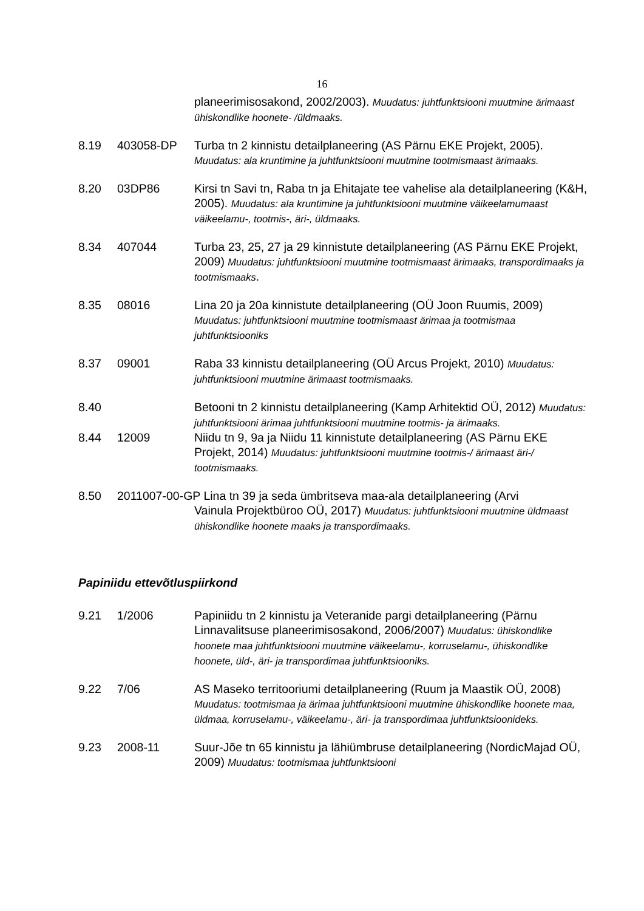16
planeerimisosakond, 2002/2003). Muudatus: juhtfunktsiooni muutmine ärimaast ühiskondlike hoonete- /üldmaaks.
8.19 403058-DP Turba tn 2 kinnistu detailplaneering (AS Pärnu EKE Projekt, 2005). Muudatus: ala kruntimine ja juhtfunktsiooni muutmine tootmismaast ärimaaks.
8.20 03DP86 Kirsi tn Savi tn, Raba tn ja Ehitajate tee vahelise ala detailplaneering (K&H, 2005). Muudatus: ala kruntimine ja juhtfunktsiooni muutmine väikeelamumaast väikeelamu-, tootmis-, äri-, üldmaaks.
8.34 407044 Turba 23, 25, 27 ja 29 kinnistute detailplaneering (AS Pärnu EKE Projekt, 2009) Muudatus: juhtfunktsiooni muutmine tootmismaast ärimaaks, transpordimaaks ja tootmismaaks.
8.35 08016 Lina 20 ja 20a kinnistute detailplaneering (OÜ Joon Ruumis, 2009) Muudatus: juhtfunktsiooni muutmine tootmismaast ärimaa ja tootmismaa juhtfunktsiooniks
8.37 09001 Raba 33 kinnistu detailplaneering (OÜ Arcus Projekt, 2010) Muudatus: juhtfunktsiooni muutmine ärimaast tootmismaaks.
8.40 Betooni tn 2 kinnistu detailplaneering (Kamp Arhitektid OÜ, 2012) Muudatus: juhtfunktsiooni ärimaa juhtfunktsiooni muutmine tootmis- ja ärimaaks.
8.44 12009 Niidu tn 9, 9a ja Niidu 11 kinnistute detailplaneering (AS Pärnu EKE Projekt, 2014) Muudatus: juhtfunktsiooni muutmine tootmis-/ ärimaast äri-/ tootmismaaks.
8.50 2011007-00-GP Lina tn 39 ja seda ümbritseva maa-ala detailplaneering (Arvi
Vainula Projektbüroo OÜ, 2017) Muudatus: juhtfunktsiooni muutmine üldmaast ühiskondlike hoonete maaks ja transpordimaaks.
Papiniidu ettevõtluspiirkond
9.21 1/2006 Papiniidu tn 2 kinnistu ja Veteranide pargi detailplaneering (Pärnu Linnavalitsuse planeerimisosakond, 2006/2007) Muudatus: ühiskondlike hoonete maa juhtfunktsiooni muutmine väikeelamu-, korruselamu-, ühiskondlike hoonete, üld-, äri- ja transpordimaa juhtfunktsiooniks.
9.22 7/06 AS Maseko territooriumi detailplaneering (Ruum ja Maastik OÜ, 2008) Muudatus: tootmismaa ja ärimaa juhtfunktsiooni muutmine ühiskondlike hoonete maa, üldmaa, korruselamu-, väikeelamu-, äri- ja transpordimaa juhtfunktsioonideks.
9.23 2008-11 Suur-Jõe tn 65 kinnistu ja lähiümbruse detailplaneering (NordicMajad OÜ, 2009) Muudatus: tootmismaa juhtfunktsiooni